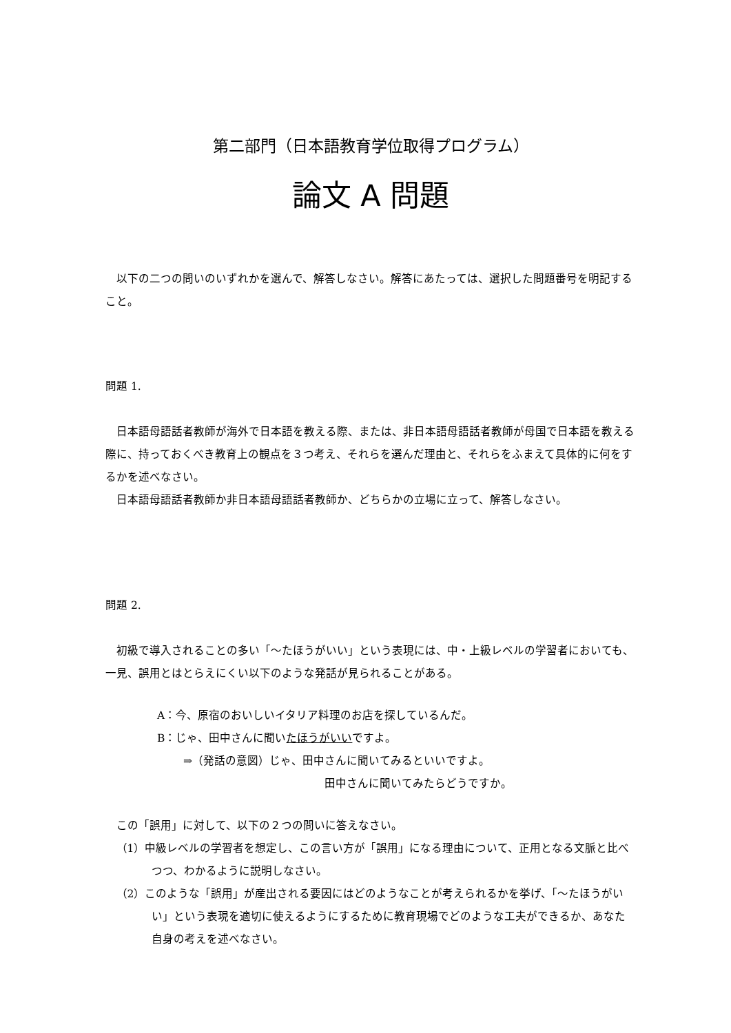第二部門（日本語教育学位取得プログラム）
論文 A 問題
以下の二つの問いのいずれかを選んで、解答しなさい。解答にあたっては、選択した問題番号を明記すること。
問題 1.
日本語母語話者教師が海外で日本語を教える際、または、非日本語母語話者教師が母国で日本語を教える際に、持っておくべき教育上の観点を３つ考え、それらを選んだ理由と、それらをふまえて具体的に何をするかを述べなさい。
日本語母語話者教師か非日本語母語話者教師か、どちらかの立場に立って、解答しなさい。
問題 2.
初級で導入されることの多い「～たほうがいい」という表現には、中・上級レベルの学習者においても、一見、誤用とはとらえにくい以下のような発話が見られることがある。
A：今、原宿のおいしいイタリア料理のお店を探しているんだ。
B：じゃ、田中さんに聞いたほうがいいですよ。
⇒（発話の意図）じゃ、田中さんに聞いてみるといいですよ。
田中さんに聞いてみたらどうですか。
この「誤用」に対して、以下の２つの問いに答えなさい。
（1）中級レベルの学習者を想定し、この言い方が「誤用」になる理由について、正用となる文脈と比べつつ、わかるように説明しなさい。
（2）このような「誤用」が産出される要因にはどのようなことが考えられるかを挙げ、「～たほうがいい」という表現を適切に使えるようにするために教育現場でどのような工夫ができるか、あなた自身の考えを述べなさい。